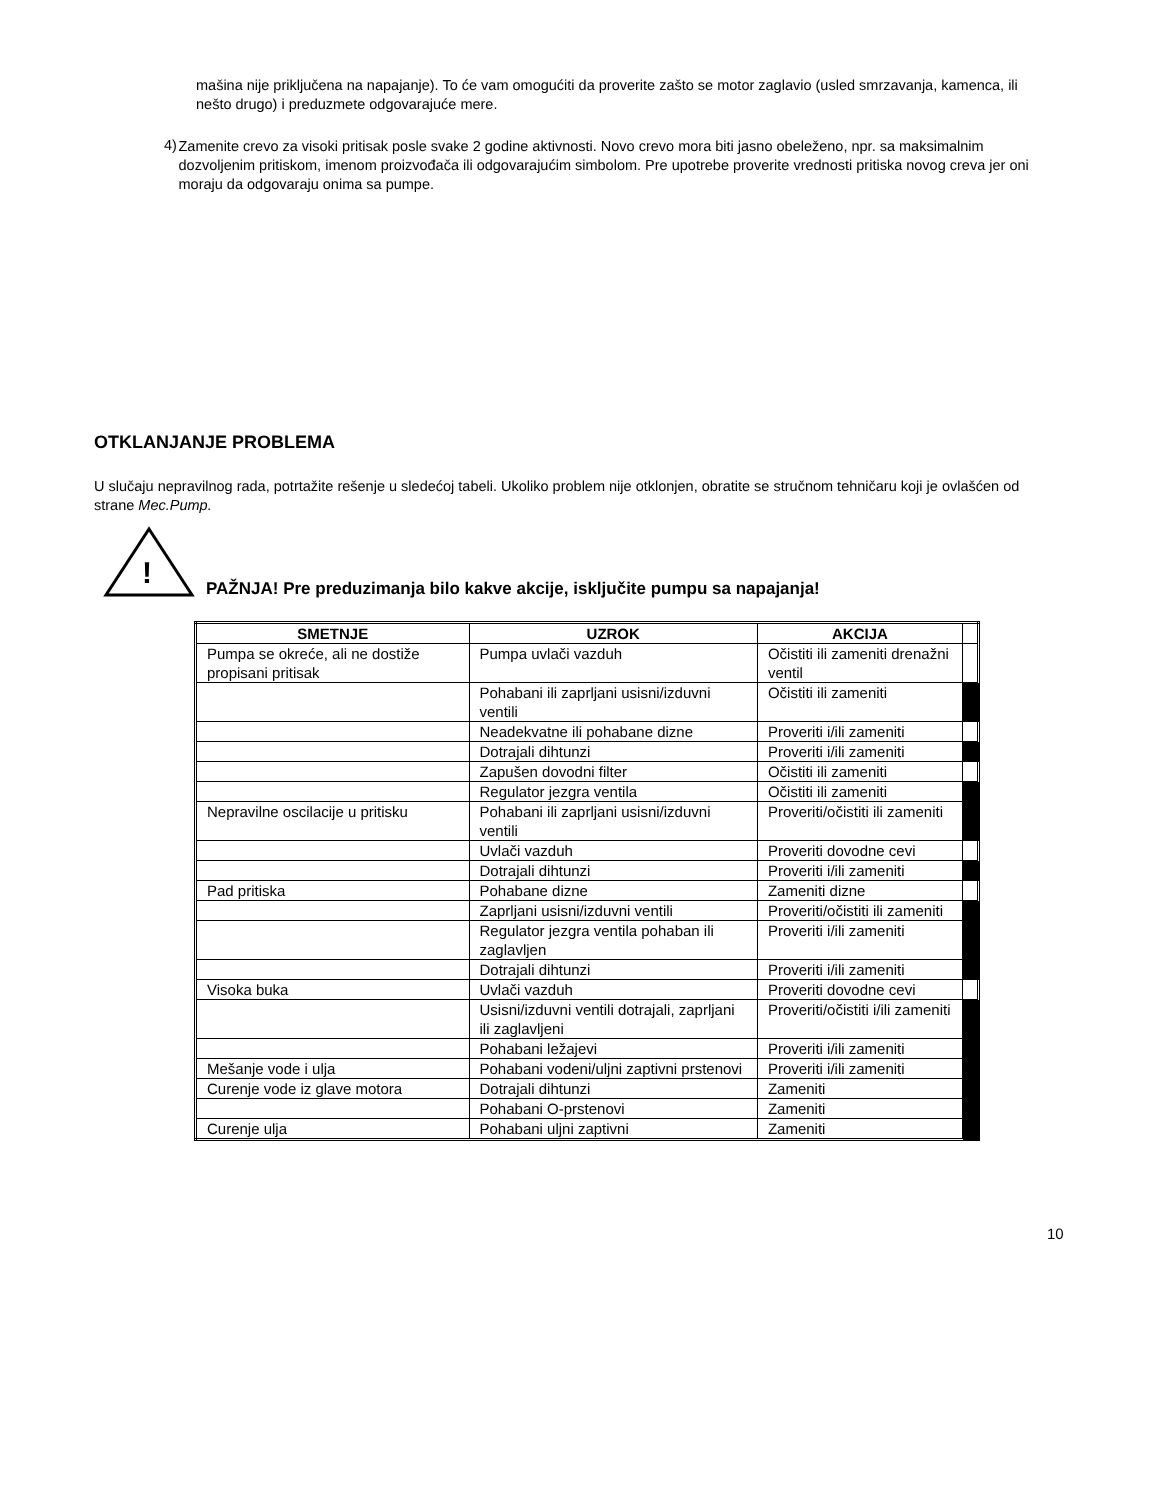mašina nije priključena na napajanje). To će vam omogućiti da proverite zašto se motor zaglavio (usled smrzavanja, kamenca, ili nešto drugo) i preduzmete odgovarajuće mere.
4)
Zamenite crevo za visoki pritisak posle svake 2 godine aktivnosti. Novo crevo mora biti jasno obeleženo, npr. sa maksimalnim dozvoljenim pritiskom, imenom proizvođača ili odgovarajućim simbolom. Pre upotrebe proverite vrednosti pritiska novog creva jer oni moraju da odgovaraju onima sa pumpe.
OTKLANJANJE PROBLEMA
U slučaju nepravilnog rada, potrtažite rešenje u sledećoj tabeli. Ukoliko problem nije otklonjen, obratite se stručnom tehničaru koji je ovlašćen od strane Mec.Pump.
!
PAŽNJA! Pre preduzimanja bilo kakve akcije, isključite pumpu sa napajanja!
| SMETNJE | UZROK | AKCIJA | |
| Pumpa se okreće, ali ne dostiže propisani pritisak | Pumpa uvlači vazduh | Očistiti ili zameniti drenažni ventil | |
| | Pohabani ili zaprljani usisni/izduvni ventili | Očistiti ili zameniti | |
| | Neadekvatne ili pohabane dizne | Proveriti i/ili zameniti | |
| | Dotrajali dihtunzi | Proveriti i/ili zameniti | |
| | Zapušen dovodni filter | Očistiti ili zameniti | |
| | Regulator jezgra ventila | Očistiti ili zameniti | |
| Nepravilne oscilacije u pritisku | Pohabani ili zaprljani usisni/izduvni ventili | Proveriti/očistiti ili zameniti | |
| | Uvlači vazduh | Proveriti dovodne cevi | |
| | Dotrajali dihtunzi | Proveriti i/ili zameniti | |
| Pad pritiska | Pohabane dizne | Zameniti dizne | |
| | Zaprljani usisni/izduvni ventili | Proveriti/očistiti ili zameniti | |
| | Regulator jezgra ventila pohaban ili zaglavljen | Proveriti i/ili zameniti | |
| | Dotrajali dihtunzi | Proveriti i/ili zameniti | |
| Visoka buka | Uvlači vazduh | Proveriti dovodne cevi | |
| | Usisni/izduvni ventili dotrajali, zaprljani ili zaglavljeni | Proveriti/očistiti i/ili zameniti | |
| | Pohabani ležajevi | Proveriti i/ili zameniti | |
| Mešanje vode i ulja | Pohabani vodeni/uljni zaptivni prstenovi | Proveriti i/ili zameniti | |
| Curenje vode iz glave motora | Dotrajali dihtunzi | Zameniti | |
| | Pohabani O-prstenovi | Zameniti | |
| Curenje ulja | Pohabani uljni zaptivni | Zameniti | |
10